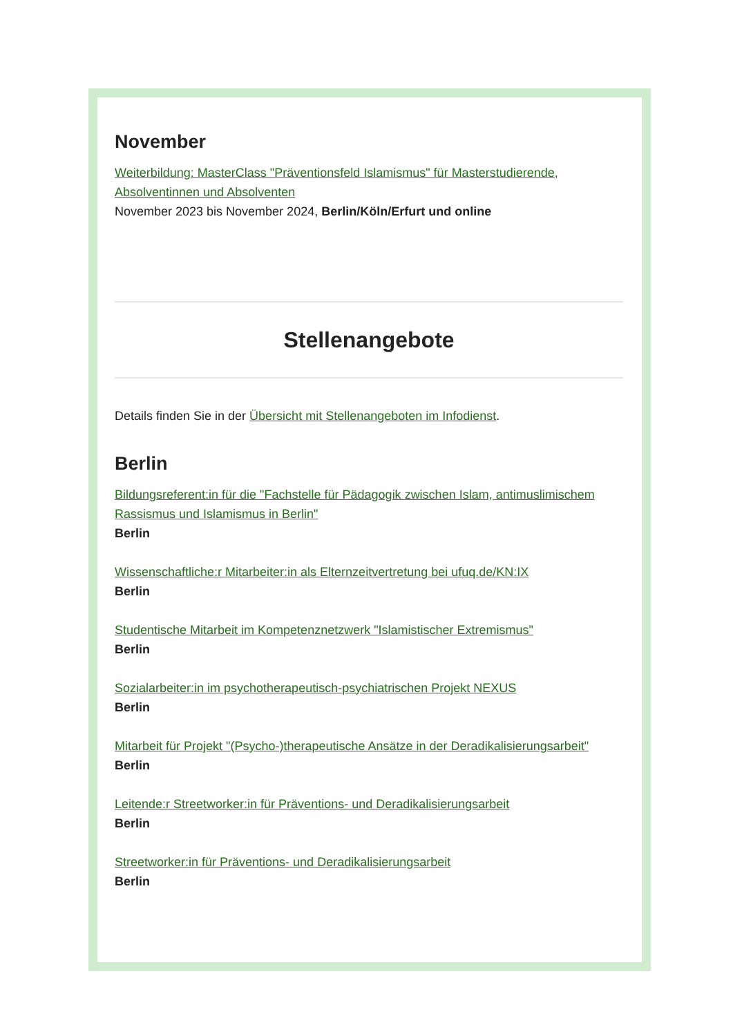November
Weiterbildung: MasterClass "Präventionsfeld Islamismus" für Masterstudierende, Absolventinnen und Absolventen
November 2023 bis November 2024, Berlin/Köln/Erfurt und online
Stellenangebote
Details finden Sie in der Übersicht mit Stellenangeboten im Infodienst.
Berlin
Bildungsreferent:in für die "Fachstelle für Pädagogik zwischen Islam, antimuslimischem Rassismus und Islamismus in Berlin"
Berlin
Wissenschaftliche:r Mitarbeiter:in als Elternzeitvertretung bei ufuq.de/KN:IX
Berlin
Studentische Mitarbeit im Kompetenznetzwerk "Islamistischer Extremismus"
Berlin
Sozialarbeiter:in im psychotherapeutisch-psychiatrischen Projekt NEXUS
Berlin
Mitarbeit für Projekt "(Psycho-)therapeutische Ansätze in der Deradikalisierungsarbeit"
Berlin
Leitende:r Streetworker:in für Präventions- und Deradikalisierungsarbeit
Berlin
Streetworker:in für Präventions- und Deradikalisierungsarbeit
Berlin